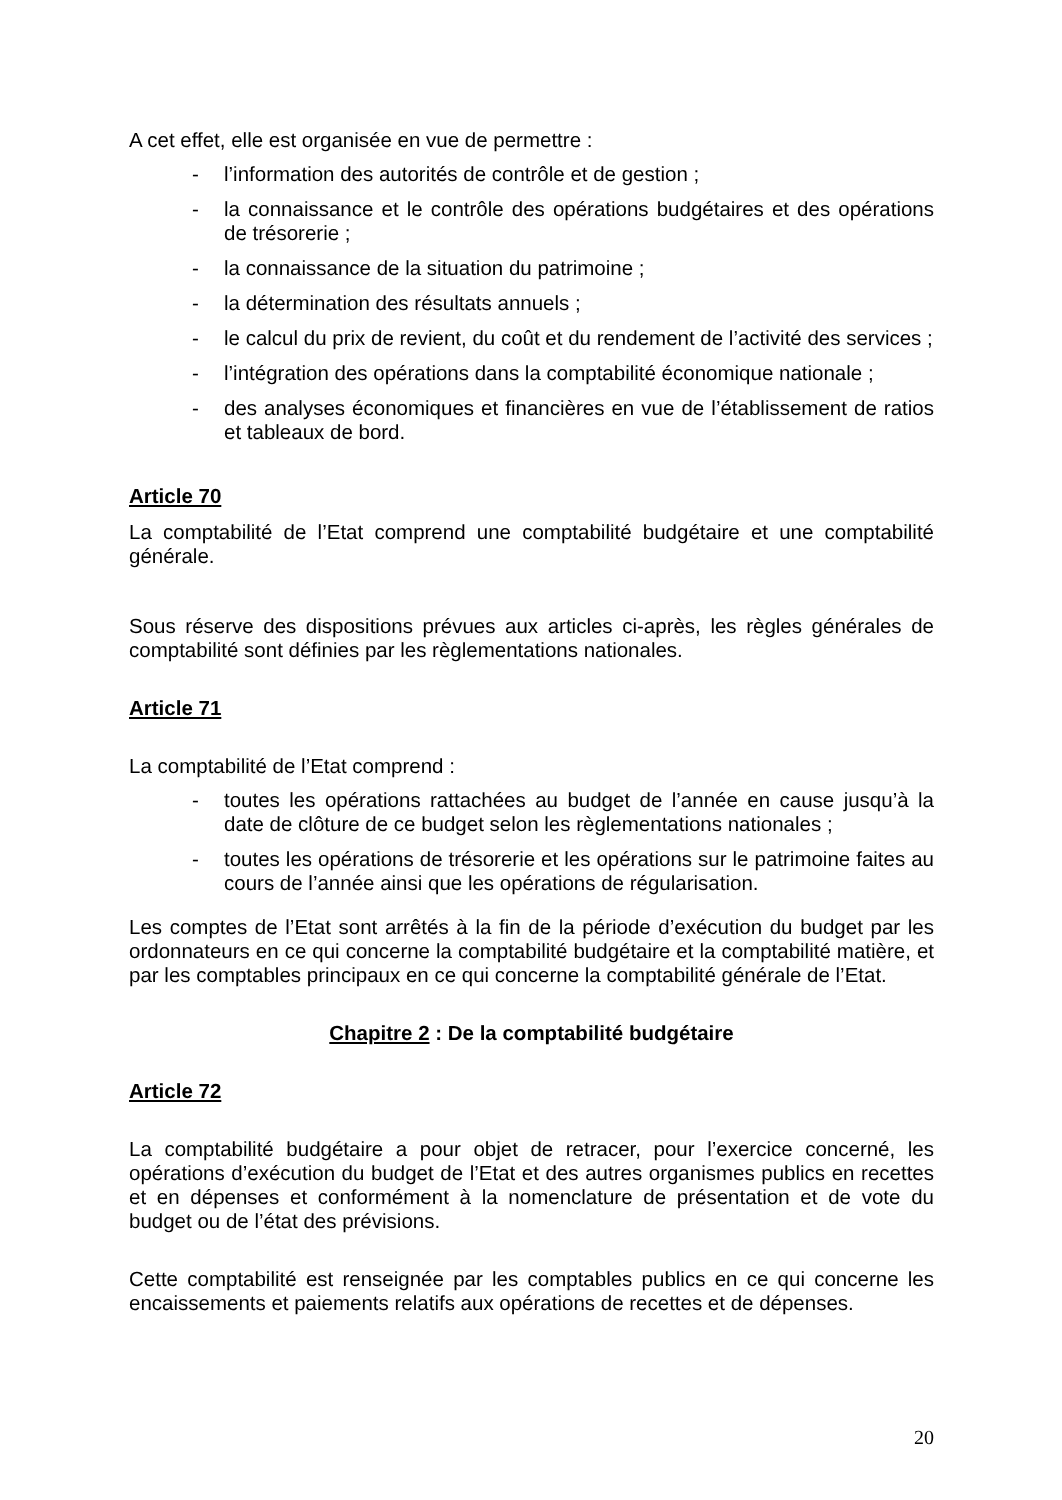A cet effet, elle est organisée en vue de permettre :
- l’information des autorités de contrôle et de gestion ;
- la connaissance et le contrôle des opérations budgétaires et des opérations de trésorerie ;
- la connaissance de la situation du patrimoine ;
- la détermination des résultats annuels ;
- le calcul du prix de revient, du coût et du rendement de l’activité des services ;
- l’intégration des opérations dans la comptabilité économique nationale ;
- des analyses économiques et financières en vue de l’établissement de ratios et tableaux de bord.
Article 70
La comptabilité de l’Etat comprend une comptabilité budgétaire et une comptabilité générale.
Sous réserve des dispositions prévues aux articles ci-après, les règles générales de comptabilité sont définies par les règlementations nationales.
Article 71
La comptabilité de l’Etat comprend :
- toutes les opérations rattachées au budget de l’année en cause jusqu’à la date de clôture de ce budget selon les règlementations nationales ;
- toutes les opérations de trésorerie et les opérations sur le patrimoine faites au cours de l’année ainsi que les opérations de régularisation.
Les comptes de l’Etat sont arrêtés à la fin de la période d’exécution du budget par les ordonnateurs en ce qui concerne la comptabilité budgétaire et la comptabilité matière, et par les comptables principaux en ce qui concerne la comptabilité générale de l’Etat.
Chapitre 2 : De la comptabilité budgétaire
Article 72
La comptabilité budgétaire a pour objet de retracer, pour l’exercice concerné, les opérations d’exécution du budget de l’Etat et des autres organismes publics en recettes et en dépenses et conformément à la nomenclature de présentation et de vote du budget ou de l’état des prévisions.
Cette comptabilité est renseignée par les comptables publics en ce qui concerne les encaissements et paiements relatifs aux opérations de recettes et de dépenses.
20